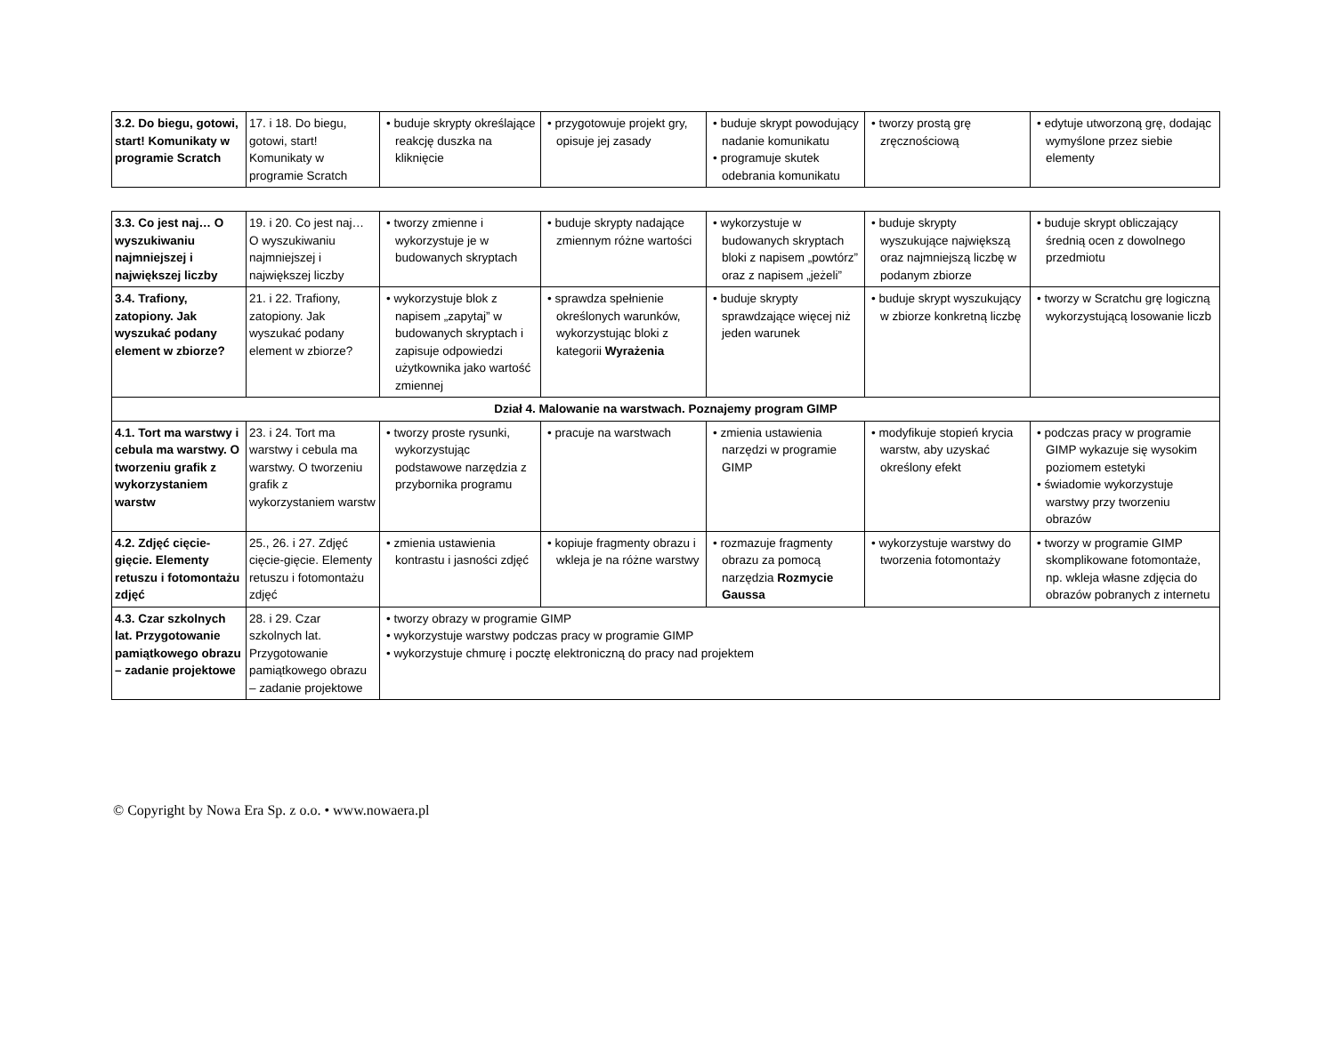| 3.2. Do biegu, gotowi, start! Komunikaty w programie Scratch | 17. i 18. Do biegu, gotowi, start! Komunikaty w programie Scratch | • buduje skrypty określające reakcję duszka na kliknięcie | • przygotowuje projekt gry, opisuje jej zasady | • buduje skrypt powodujący nadanie komunikatu • programuje skutek odebrania komunikatu | • tworzy prostą grę zręcznościową | • edytuje utworzoną grę, dodając wymyślone przez siebie elementy |
| 3.3. Co jest naj… O wyszukiwaniu najmniejszej i największej liczby | 19. i 20. Co jest naj… O wyszukiwaniu najmniejszej i największej liczby | • tworzy zmienne i wykorzystuje je w budowanych skryptach | • buduje skrypty nadające zmiennym różne wartości | • wykorzystuje w budowanych skryptach bloki z napisem „powtórz” oraz z napisem „jeżeli” | • buduje skrypty wyszukujące największą oraz najmniejszą liczbę w podanym zbiorze | • buduje skrypt obliczający średnią ocen z dowolnego przedmiotu |
| 3.4. Trafiony, zatopiony. Jak wyszukać podany element w zbiorze? | 21. i 22. Trafiony, zatopiony. Jak wyszukać podany element w zbiorze? | • wykorzystuje blok z napisem „zapytaj” w budowanych skryptach i zapisuje odpowiedzi użytkownika jako wartość zmiennej | • sprawdza spełnienie określonych warunków, wykorzystując bloki z kategorii Wyrażenia | • buduje skrypty sprawdzające więcej niż jeden warunek | • buduje skrypt wyszukujący w zbiorze konkretną liczbę | • tworzy w Scratchu grę logiczną wykorzystującą losowanie liczb |
| Dział 4. Malowanie na warstwach. Poznajemy program GIMP | | | | | | |
| 4.1. Tort ma warstwy i cebula ma warstwy. O tworzeniu grafik z wykorzystaniem warstw | 23. i 24. Tort ma warstwy i cebula ma warstwy. O tworzeniu grafik z wykorzystaniem warstw | • tworzy proste rysunki, wykorzystując podstawowe narzędzia z przybornika programu | • pracuje na warstwach | • zmienia ustawienia narzędzi w programie GIMP | • modyfikuje stopień krycia warstw, aby uzyskać określony efekt | • podczas pracy w programie GIMP wykazuje się wysokim poziomem estetyki • świadomie wykorzystuje warstwy przy tworzeniu obrazów |
| 4.2. Zdjęć cięcie-gięcie. Elementy retuszu i fotomontażu zdjęć | 25., 26. i 27. Zdjęć cięcie-gięcie. Elementy retuszu i fotomontażu zdjęć | • zmienia ustawienia kontrastu i jasności zdjęć | • kopiuje fragmenty obrazu i wkleja je na różne warstwy | • rozmazuje fragmenty obrazu za pomocą narzędzia Rozmycie Gaussa | • wykorzystuje warstwy do tworzenia fotomontaży | • tworzy w programie GIMP skomplikowane fotomontaże, np. wkleja własne zdjęcia do obrazów pobranych z internetu |
| 4.3. Czar szkolnych lat. Przygotowanie pamiątkowego obrazu – zadanie projektowe | 28. i 29. Czar szkolnych lat. Przygotowanie pamiątkowego obrazu – zadanie projektowe | • tworzy obrazy w programie GIMP • wykorzystuje warstwy podczas pracy w programie GIMP • wykorzystuje chmurę i pocztę elektroniczną do pracy nad projektem | | | | |
© Copyright by Nowa Era Sp. z o.o. • www.nowaera.pl